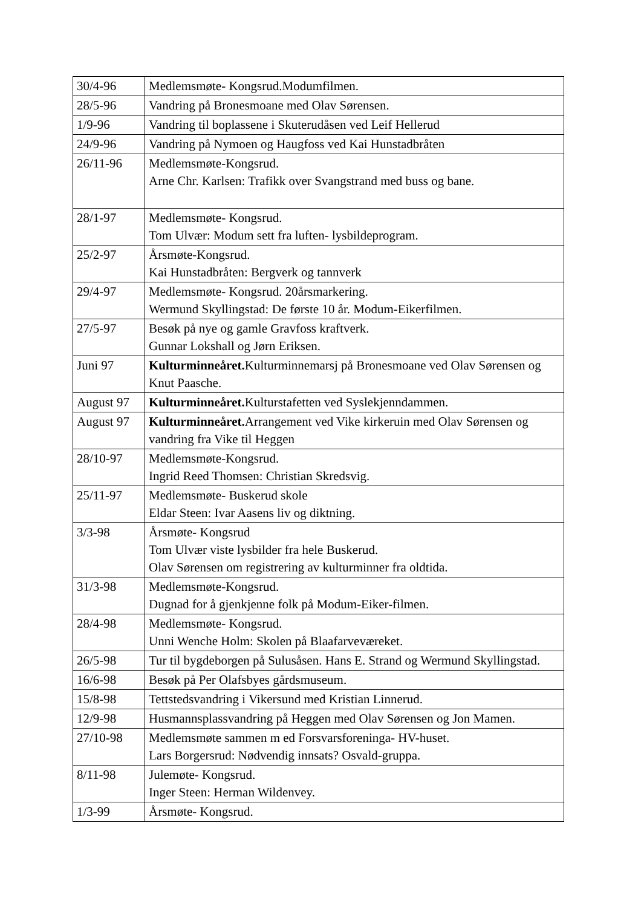| 30/4-96 | Medlemsmøte- Kongsrud.Modumfilmen. |
| 28/5-96 | Vandring på Bronesmoane med Olav Sørensen. |
| 1/9-96 | Vandring til boplassene i Skuterudåsen ved Leif Hellerud |
| 24/9-96 | Vandring på Nymoen og Haugfoss ved Kai Hunstadbråten |
| 26/11-96 | Medlemsmøte-Kongsrud. Arne Chr. Karlsen: Trafikk over Svangstrand med buss og bane. |
| 28/1-97 | Medlemsmøte- Kongsrud. Tom Ulvær: Modum sett fra luften- lysbildeprogram. |
| 25/2-97 | Årsmøte-Kongsrud. Kai Hunstadbråten: Bergverk og tannverk |
| 29/4-97 | Medlemsmøte- Kongsrud. 20årsmarkering. Wermund Skyllingstad: De første 10 år. Modum-Eikerfilmen. |
| 27/5-97 | Besøk på nye og gamle Gravfoss kraftverk. Gunnar Lokshall og Jørn Eriksen. |
| Juni 97 | Kulturminneåret. Kulturminnemarsj på Bronesmoane ved Olav Sørensen og Knut Paasche. |
| August 97 | Kulturminneåret. Kulturstafetten ved Syslekjenndammen. |
| August 97 | Kulturminneåret. Arrangement ved Vike kirkeruin med Olav Sørensen og vandring fra Vike til Heggen |
| 28/10-97 | Medlemsmøte-Kongsrud. Ingrid Reed Thomsen: Christian Skredsvig. |
| 25/11-97 | Medlemsmøte- Buskerud skole Eldar Steen: Ivar Aasens liv og diktning. |
| 3/3-98 | Årsmøte- Kongsrud Tom Ulvær viste lysbilder fra hele Buskerud. Olav Sørensen om registrering av kulturminner fra oldtida. |
| 31/3-98 | Medlemsmøte-Kongsrud. Dugnad for å gjenkjenne folk på Modum-Eiker-filmen. |
| 28/4-98 | Medlemsmøte- Kongsrud. Unni Wenche Holm: Skolen på Blaafarveværeket. |
| 26/5-98 | Tur til bygdeborgen på Sulusåsen. Hans E. Strand og Wermund Skyllingstad. |
| 16/6-98 | Besøk på Per Olafsbyes gårdsmuseum. |
| 15/8-98 | Tettstedsvandring i Vikersund med Kristian Linnerud. |
| 12/9-98 | Husmannsplassvandring på Heggen med Olav Sørensen og Jon Mamen. |
| 27/10-98 | Medlemsmøte sammen m ed Forsvarsforeninga- HV-huset. Lars Borgersrud: Nødvendig innsats? Osvald-gruppa. |
| 8/11-98 | Julemøte- Kongsrud. Inger Steen: Herman Wildenvey. |
| 1/3-99 | Årsmøte- Kongsrud. |